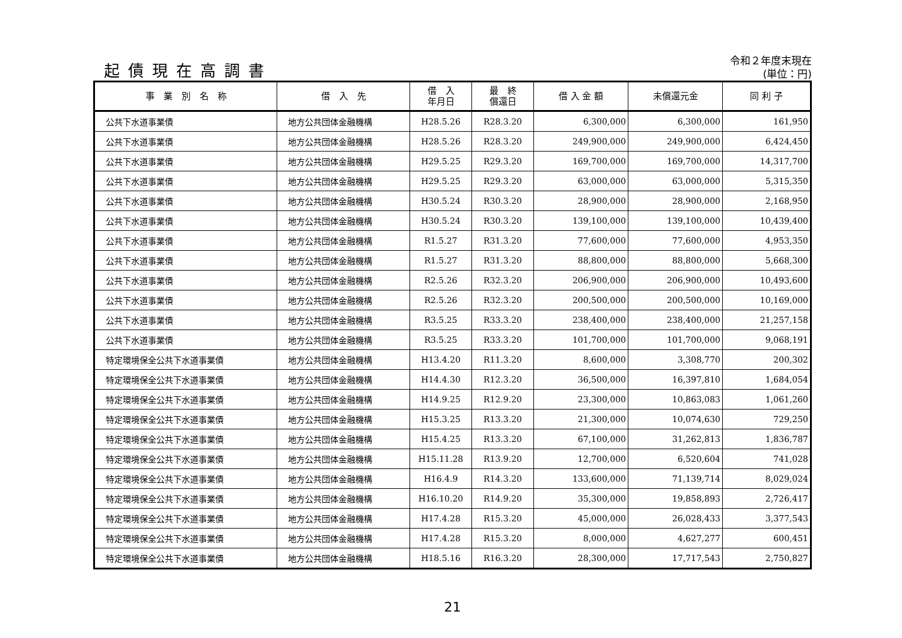起債現在高調書
令和２年度末現在
(単位：円)
| 事 業 別 名 称 | 借 入 先 | 借 入 年月日 | 最 終 償還日 | 借 入 金 額 | 未償還元金 | 同 利 子 |
| --- | --- | --- | --- | --- | --- | --- |
| 公共下水道事業債 | 地方公共団体金融機構 | H28.5.26 | R28.3.20 | 6,300,000 | 6,300,000 | 161,950 |
| 公共下水道事業債 | 地方公共団体金融機構 | H28.5.26 | R28.3.20 | 249,900,000 | 249,900,000 | 6,424,450 |
| 公共下水道事業債 | 地方公共団体金融機構 | H29.5.25 | R29.3.20 | 169,700,000 | 169,700,000 | 14,317,700 |
| 公共下水道事業債 | 地方公共団体金融機構 | H29.5.25 | R29.3.20 | 63,000,000 | 63,000,000 | 5,315,350 |
| 公共下水道事業債 | 地方公共団体金融機構 | H30.5.24 | R30.3.20 | 28,900,000 | 28,900,000 | 2,168,950 |
| 公共下水道事業債 | 地方公共団体金融機構 | H30.5.24 | R30.3.20 | 139,100,000 | 139,100,000 | 10,439,400 |
| 公共下水道事業債 | 地方公共団体金融機構 | R1.5.27 | R31.3.20 | 77,600,000 | 77,600,000 | 4,953,350 |
| 公共下水道事業債 | 地方公共団体金融機構 | R1.5.27 | R31.3.20 | 88,800,000 | 88,800,000 | 5,668,300 |
| 公共下水道事業債 | 地方公共団体金融機構 | R2.5.26 | R32.3.20 | 206,900,000 | 206,900,000 | 10,493,600 |
| 公共下水道事業債 | 地方公共団体金融機構 | R2.5.26 | R32.3.20 | 200,500,000 | 200,500,000 | 10,169,000 |
| 公共下水道事業債 | 地方公共団体金融機構 | R3.5.25 | R33.3.20 | 238,400,000 | 238,400,000 | 21,257,158 |
| 公共下水道事業債 | 地方公共団体金融機構 | R3.5.25 | R33.3.20 | 101,700,000 | 101,700,000 | 9,068,191 |
| 特定環境保全公共下水道事業債 | 地方公共団体金融機構 | H13.4.20 | R11.3.20 | 8,600,000 | 3,308,770 | 200,302 |
| 特定環境保全公共下水道事業債 | 地方公共団体金融機構 | H14.4.30 | R12.3.20 | 36,500,000 | 16,397,810 | 1,684,054 |
| 特定環境保全公共下水道事業債 | 地方公共団体金融機構 | H14.9.25 | R12.9.20 | 23,300,000 | 10,863,083 | 1,061,260 |
| 特定環境保全公共下水道事業債 | 地方公共団体金融機構 | H15.3.25 | R13.3.20 | 21,300,000 | 10,074,630 | 729,250 |
| 特定環境保全公共下水道事業債 | 地方公共団体金融機構 | H15.4.25 | R13.3.20 | 67,100,000 | 31,262,813 | 1,836,787 |
| 特定環境保全公共下水道事業債 | 地方公共団体金融機構 | H15.11.28 | R13.9.20 | 12,700,000 | 6,520,604 | 741,028 |
| 特定環境保全公共下水道事業債 | 地方公共団体金融機構 | H16.4.9 | R14.3.20 | 133,600,000 | 71,139,714 | 8,029,024 |
| 特定環境保全公共下水道事業債 | 地方公共団体金融機構 | H16.10.20 | R14.9.20 | 35,300,000 | 19,858,893 | 2,726,417 |
| 特定環境保全公共下水道事業債 | 地方公共団体金融機構 | H17.4.28 | R15.3.20 | 45,000,000 | 26,028,433 | 3,377,543 |
| 特定環境保全公共下水道事業債 | 地方公共団体金融機構 | H17.4.28 | R15.3.20 | 8,000,000 | 4,627,277 | 600,451 |
| 特定環境保全公共下水道事業債 | 地方公共団体金融機構 | H18.5.16 | R16.3.20 | 28,300,000 | 17,717,543 | 2,750,827 |
21